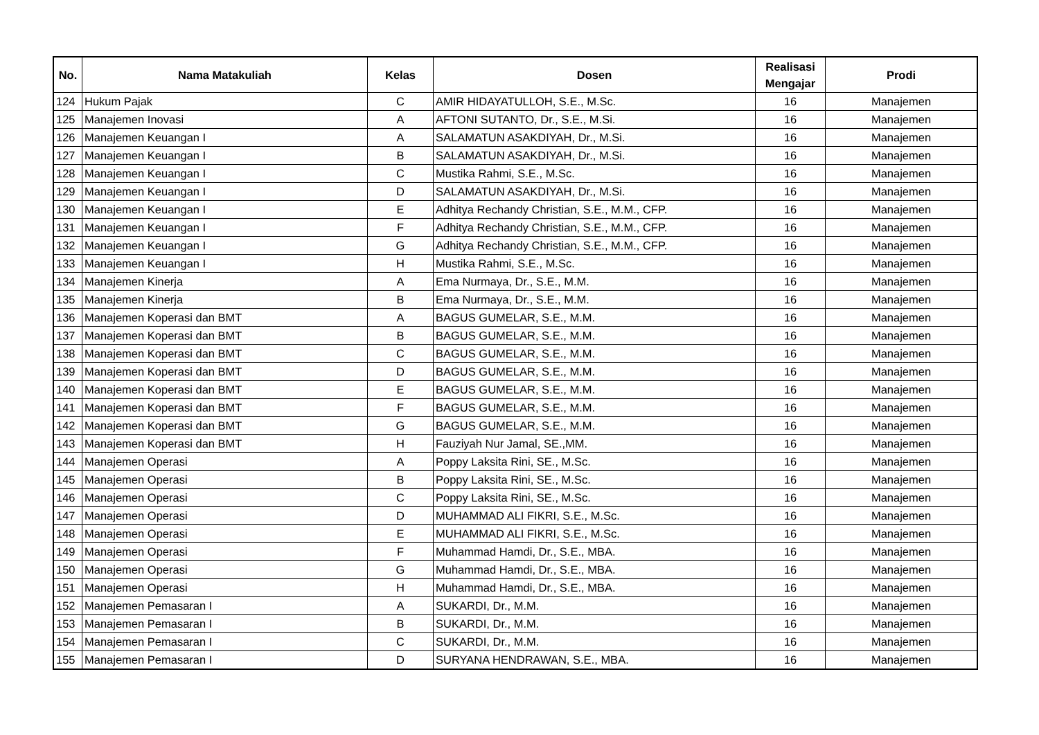| No. | Nama Matakuliah | Kelas | Dosen | Realisasi Mengajar | Prodi |
| --- | --- | --- | --- | --- | --- |
| 124 | Hukum Pajak | C | AMIR HIDAYATULLOH, S.E., M.Sc. | 16 | Manajemen |
| 125 | Manajemen Inovasi | A | AFTONI SUTANTO, Dr., S.E., M.Si. | 16 | Manajemen |
| 126 | Manajemen Keuangan I | A | SALAMATUN ASAKDIYAH, Dr., M.Si. | 16 | Manajemen |
| 127 | Manajemen Keuangan I | B | SALAMATUN ASAKDIYAH, Dr., M.Si. | 16 | Manajemen |
| 128 | Manajemen Keuangan I | C | Mustika Rahmi, S.E., M.Sc. | 16 | Manajemen |
| 129 | Manajemen Keuangan I | D | SALAMATUN ASAKDIYAH, Dr., M.Si. | 16 | Manajemen |
| 130 | Manajemen Keuangan I | E | Adhitya Rechandy Christian, S.E., M.M., CFP. | 16 | Manajemen |
| 131 | Manajemen Keuangan I | F | Adhitya Rechandy Christian, S.E., M.M., CFP. | 16 | Manajemen |
| 132 | Manajemen Keuangan I | G | Adhitya Rechandy Christian, S.E., M.M., CFP. | 16 | Manajemen |
| 133 | Manajemen Keuangan I | H | Mustika Rahmi, S.E., M.Sc. | 16 | Manajemen |
| 134 | Manajemen Kinerja | A | Ema Nurmaya, Dr., S.E., M.M. | 16 | Manajemen |
| 135 | Manajemen Kinerja | B | Ema Nurmaya, Dr., S.E., M.M. | 16 | Manajemen |
| 136 | Manajemen Koperasi dan BMT | A | BAGUS GUMELAR, S.E., M.M. | 16 | Manajemen |
| 137 | Manajemen Koperasi dan BMT | B | BAGUS GUMELAR, S.E., M.M. | 16 | Manajemen |
| 138 | Manajemen Koperasi dan BMT | C | BAGUS GUMELAR, S.E., M.M. | 16 | Manajemen |
| 139 | Manajemen Koperasi dan BMT | D | BAGUS GUMELAR, S.E., M.M. | 16 | Manajemen |
| 140 | Manajemen Koperasi dan BMT | E | BAGUS GUMELAR, S.E., M.M. | 16 | Manajemen |
| 141 | Manajemen Koperasi dan BMT | F | BAGUS GUMELAR, S.E., M.M. | 16 | Manajemen |
| 142 | Manajemen Koperasi dan BMT | G | BAGUS GUMELAR, S.E., M.M. | 16 | Manajemen |
| 143 | Manajemen Koperasi dan BMT | H | Fauziyah Nur Jamal, SE.,MM. | 16 | Manajemen |
| 144 | Manajemen Operasi | A | Poppy Laksita Rini, SE., M.Sc. | 16 | Manajemen |
| 145 | Manajemen Operasi | B | Poppy Laksita Rini, SE., M.Sc. | 16 | Manajemen |
| 146 | Manajemen Operasi | C | Poppy Laksita Rini, SE., M.Sc. | 16 | Manajemen |
| 147 | Manajemen Operasi | D | MUHAMMAD ALI FIKRI, S.E., M.Sc. | 16 | Manajemen |
| 148 | Manajemen Operasi | E | MUHAMMAD ALI FIKRI, S.E., M.Sc. | 16 | Manajemen |
| 149 | Manajemen Operasi | F | Muhammad Hamdi, Dr., S.E., MBA. | 16 | Manajemen |
| 150 | Manajemen Operasi | G | Muhammad Hamdi, Dr., S.E., MBA. | 16 | Manajemen |
| 151 | Manajemen Operasi | H | Muhammad Hamdi, Dr., S.E., MBA. | 16 | Manajemen |
| 152 | Manajemen Pemasaran I | A | SUKARDI, Dr., M.M. | 16 | Manajemen |
| 153 | Manajemen Pemasaran I | B | SUKARDI, Dr., M.M. | 16 | Manajemen |
| 154 | Manajemen Pemasaran I | C | SUKARDI, Dr., M.M. | 16 | Manajemen |
| 155 | Manajemen Pemasaran I | D | SURYANA HENDRAWAN, S.E., MBA. | 16 | Manajemen |